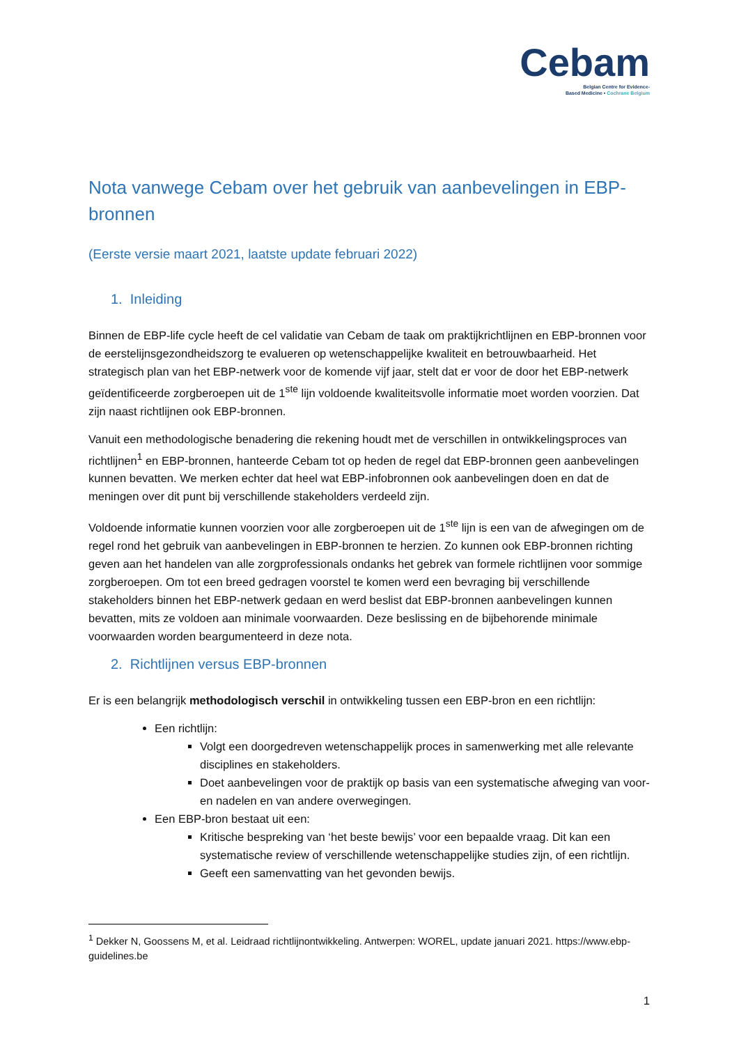Cebam
Belgian Centre for Evidence-
Based Medicine • Cochrane Belgium
Nota vanwege Cebam over het gebruik van aanbevelingen in EBP-bronnen
(Eerste versie maart 2021, laatste update februari 2022)
1. Inleiding
Binnen de EBP-life cycle heeft de cel validatie van Cebam de taak om praktijkrichtlijnen en EBP-bronnen voor de eerstelijnsgezondheidszorg te evalueren op wetenschappelijke kwaliteit en betrouwbaarheid. Het strategisch plan van het EBP-netwerk voor de komende vijf jaar, stelt dat er voor de door het EBP-netwerk geïdentificeerde zorgberoepen uit de 1<sup>ste</sup> lijn voldoende kwaliteitsvolle informatie moet worden voorzien. Dat zijn naast richtlijnen ook EBP-bronnen.
Vanuit een methodologische benadering die rekening houdt met de verschillen in ontwikkelingsproces van richtlijnen<sup>1</sup> en EBP-bronnen, hanteerde Cebam tot op heden de regel dat EBP-bronnen geen aanbevelingen kunnen bevatten. We merken echter dat heel wat EBP-infobronnen ook aanbevelingen doen en dat de meningen over dit punt bij verschillende stakeholders verdeeld zijn.
Voldoende informatie kunnen voorzien voor alle zorgberoepen uit de 1<sup>ste</sup> lijn is een van de afwegingen om de regel rond het gebruik van aanbevelingen in EBP-bronnen te herzien. Zo kunnen ook EBP-bronnen richting geven aan het handelen van alle zorgprofessionals ondanks het gebrek van formele richtlijnen voor sommige zorgberoepen. Om tot een breed gedragen voorstel te komen werd een bevraging bij verschillende stakeholders binnen het EBP-netwerk gedaan en werd beslist dat EBP-bronnen aanbevelingen kunnen bevatten, mits ze voldoen aan minimale voorwaarden. Deze beslissing en de bijbehorende minimale voorwaarden worden beargumenteerd in deze nota.
2. Richtlijnen versus EBP-bronnen
Er is een belangrijk methodologisch verschil in ontwikkeling tussen een EBP-bron en een richtlijn:
Een richtlijn:
Volgt een doorgedreven wetenschappelijk proces in samenwerking met alle relevante disciplines en stakeholders.
Doet aanbevelingen voor de praktijk op basis van een systematische afweging van voor- en nadelen en van andere overwegingen.
Een EBP-bron bestaat uit een:
Kritische bespreking van ‘het beste bewijs’ voor een bepaalde vraag. Dit kan een systematische review of verschillende wetenschappelijke studies zijn, of een richtlijn.
Geeft een samenvatting van het gevonden bewijs.
<sup>1</sup> Dekker N, Goossens M, et al. Leidraad richtlijnontwikkeling. Antwerpen: WOREL, update januari 2021. https://www.ebp-guidelines.be
1